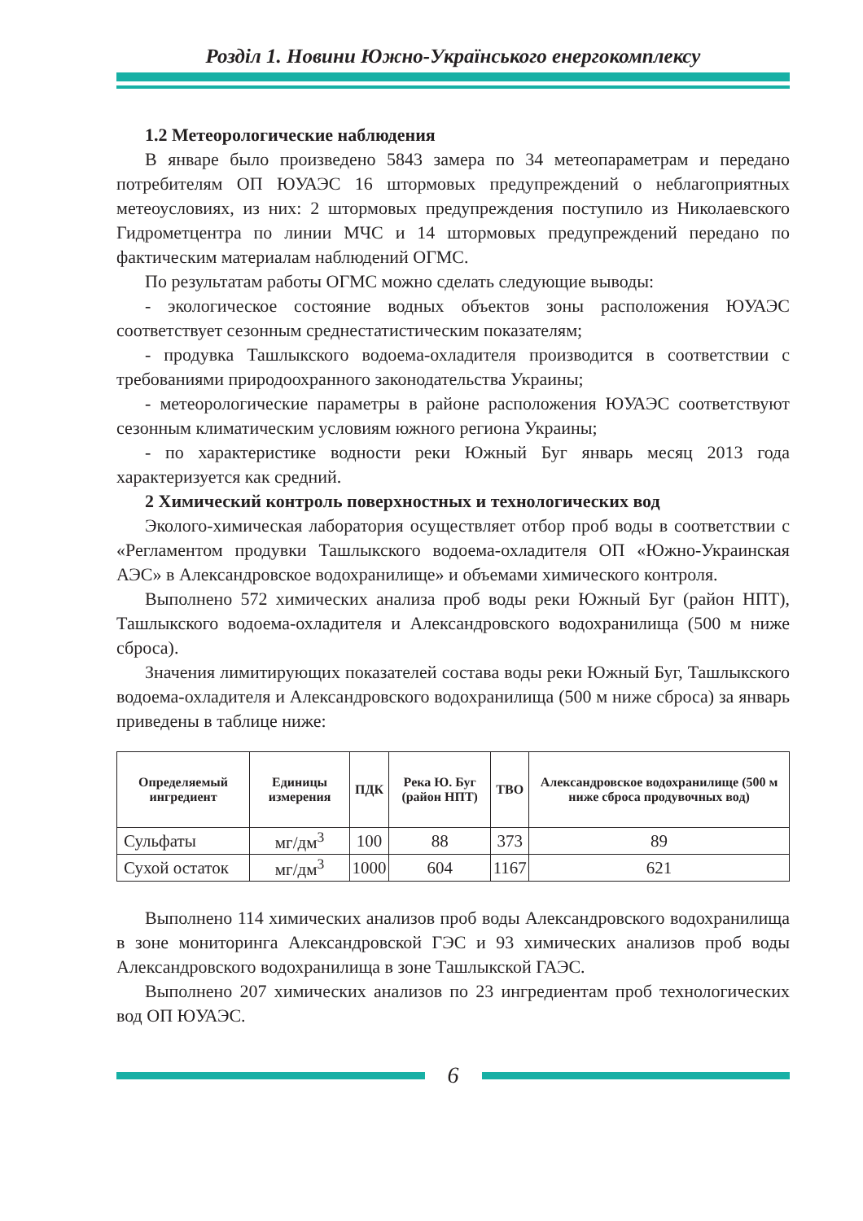Розділ 1. Новини Южно-Українського енергокомплексу
1.2 Метеорологические наблюдения
В январе было произведено 5843 замера по 34 метеопараметрам и передано потребителям ОП ЮУАЭС 16 штормовых предупреждений о неблагоприятных метеоусловиях, из них: 2 штормовых предупреждения поступило из Николаевского Гидрометцентра по линии МЧС и 14 штормовых предупреждений передано по фактическим материалам наблюдений ОГМС.
По результатам работы ОГМС можно сделать следующие выводы:
- экологическое состояние водных объектов зоны расположения ЮУАЭС соответствует сезонным среднестатистическим показателям;
- продувка Ташлыкского водоема-охладителя производится в соответствии с требованиями природоохранного законодательства Украины;
- метеорологические параметры в районе расположения ЮУАЭС соответствуют сезонным климатическим условиям южного региона Украины;
- по характеристике водности реки Южный Буг январь месяц 2013 года характеризуется как средний.
2 Химический контроль поверхностных и технологических вод
Эколого-химическая лаборатория осуществляет отбор проб воды в соответствии с «Регламентом продувки Ташлыкского водоема-охладителя ОП «Южно-Украинская АЭС» в Александровское водохранилище» и объемами химического контроля.
Выполнено 572 химических анализа проб воды реки Южный Буг (район НПТ), Ташлыкского водоема-охладителя и Александровского водохранилища (500 м ниже сброса).
Значения лимитирующих показателей состава воды реки Южный Буг, Ташлыкского водоема-охладителя и Александровского водохранилища (500 м ниже сброса) за январь приведены в таблице ниже:
| Определяемый ингредиент | Единицы измерения | ПДК | Река Ю. Буг (район НПТ) | ТВО | Александровское водохранилище (500 м ниже сброса продувочных вод) |
| --- | --- | --- | --- | --- | --- |
| Сульфаты | мг/дм<sup>3</sup> | 100 | 88 | 373 | 89 |
| Сухой остаток | мг/дм<sup>3</sup> | 1000 | 604 | 1167 | 621 |
Выполнено 114 химических анализов проб воды Александровского водохранилища в зоне мониторинга Александровской ГЭС и 93 химических анализов проб воды Александровского водохранилища в зоне Ташлыкской ГАЭС.
Выполнено 207 химических анализов по 23 ингредиентам проб технологических вод ОП ЮУАЭС.
6